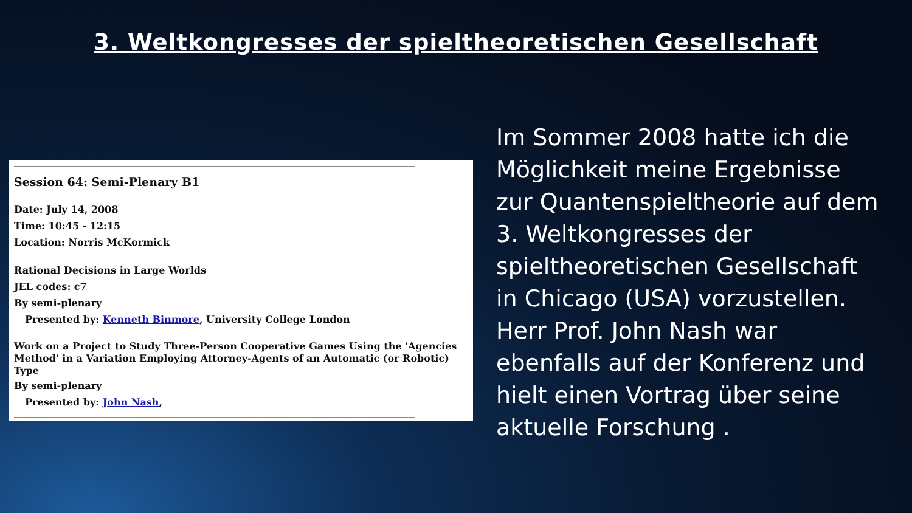3. Weltkongresses der spieltheoretischen Gesellschaft
Session 64: Semi-Plenary B1
Date: July 14, 2008
Time: 10:45 - 12:15
Location: Norris McKormick
Rational Decisions in Large Worlds
JEL codes: c7
By semi-plenary
Presented by: Kenneth Binmore, University College London
Work on a Project to Study Three-Person Cooperative Games Using the 'Agencies Method' in a Variation Employing Attorney-Agents of an Automatic (or Robotic) Type
By semi-plenary
Presented by: John Nash,
Im Sommer 2008 hatte ich die Möglichkeit meine Ergebnisse zur Quantenspieltheorie auf dem 3. Weltkongresses der spieltheoretischen Gesellschaft in Chicago (USA) vorzustellen. Herr Prof. John Nash war ebenfalls auf der Konferenz und hielt einen Vortrag über seine aktuelle Forschung .